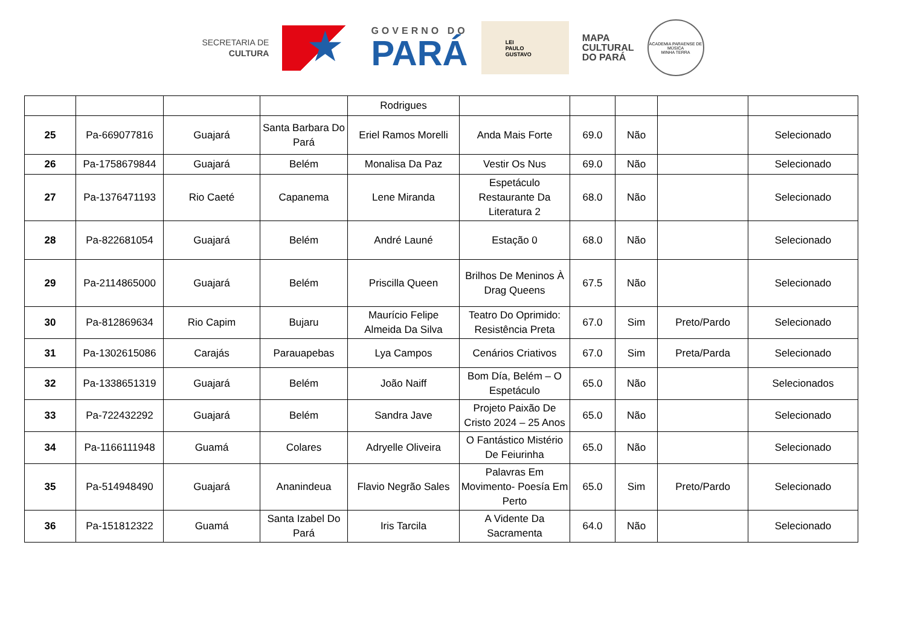SECRETARIA DE
CULTURA
★
GOVERNO DO
PARÁ
LEI
PAULO
GUSTAVO
MAPA
CULTURAL
DO PARÁ
ACADEMIA PARAENSE DE MÚSICA
MINHA TERRA
| | | | | Rodrigues | | | | | |
| 25 | Pa-669077816 | Guajará | Santa Barbara Do Pará | Eriel Ramos Morelli | Anda Mais Forte | 69.0 | Não | | Selecionado |
| 26 | Pa-1758679844 | Guajará | Belém | Monalisa Da Paz | Vestir Os Nus | 69.0 | Não | | Selecionado |
| 27 | Pa-1376471193 | Rio Caeté | Capanema | Lene Miranda | Espetáculo Restaurante Da Literatura 2 | 68.0 | Não | | Selecionado |
| 28 | Pa-822681054 | Guajará | Belém | André Launé | Estação 0 | 68.0 | Não | | Selecionado |
| 29 | Pa-2114865000 | Guajará | Belém | Priscilla Queen | Brilhos De Meninos À Drag Queens | 67.5 | Não | | Selecionado |
| 30 | Pa-812869634 | Rio Capim | Bujaru | Maurício Felipe Almeida Da Silva | Teatro Do Oprimido: Resistência Preta | 67.0 | Sim | Preto/Pardo | Selecionado |
| 31 | Pa-1302615086 | Carajás | Parauapebas | Lya Campos | Cenários Criativos | 67.0 | Sim | Preta/Parda | Selecionado |
| 32 | Pa-1338651319 | Guajará | Belém | João Naiff | Bom Día, Belém – O Espetáculo | 65.0 | Não | | Selecionados |
| 33 | Pa-722432292 | Guajará | Belém | Sandra Jave | Projeto Paixão De Cristo 2024 – 25 Anos | 65.0 | Não | | Selecionado |
| 34 | Pa-1166111948 | Guamá | Colares | Adryelle Oliveira | O Fantástico Mistério De Feiurinha | 65.0 | Não | | Selecionado |
| 35 | Pa-514948490 | Guajará | Ananindeua | Flavio Negrão Sales | Palavras Em Movimento- Poesía Em Perto | 65.0 | Sim | Preto/Pardo | Selecionado |
| 36 | Pa-151812322 | Guamá | Santa Izabel Do Pará | Iris Tarcila | A Vidente Da Sacramenta | 64.0 | Não | | Selecionado |